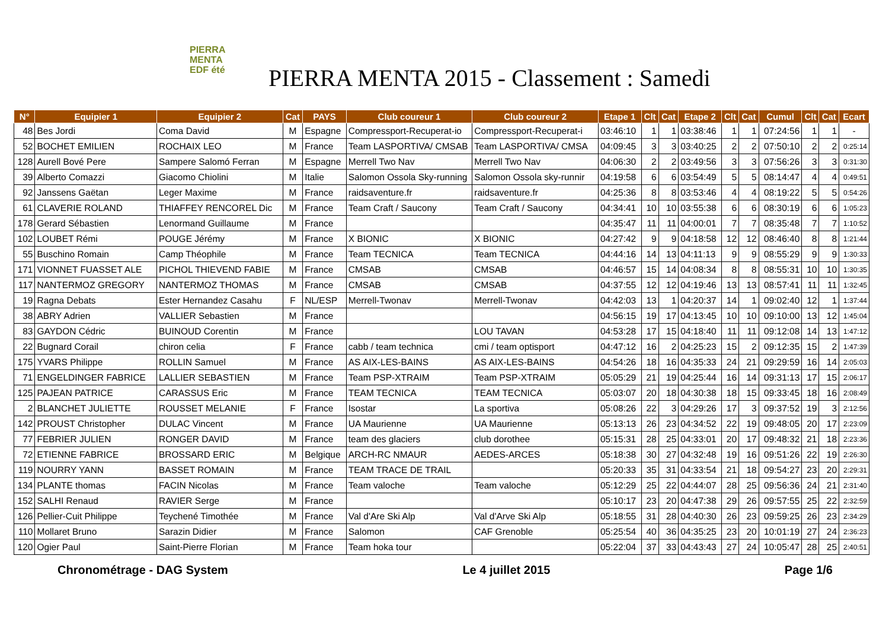PIERRA
MENTA
EDF été
PIERRA MENTA 2015 - Classement : Samedi
| N° | Equipier 1 | Equipier 2 | Cat | PAYS | Club coureur 1 | Club coureur 2 | Etape 1 | Clt | Cat | Etape 2 | Clt | Cat | Cumul | Clt | Cat | Ecart |
| --- | --- | --- | --- | --- | --- | --- | --- | --- | --- | --- | --- | --- | --- | --- | --- | --- |
| 48 | Bes Jordi | Coma David | M | Espagne | Compressport-Recuperat-io | Compressport-Recuperat-i | 03:46:10 | 1 | 1 | 03:38:46 | 1 | 1 | 07:24:56 | 1 | 1 | - |
| 52 | BOCHET EMILIEN | ROCHAIX LEO | M | France | Team LASPORTIVA/ CMSAB | Team LASPORTIVA/ CMSA | 04:09:45 | 3 | 3 | 03:40:25 | 2 | 2 | 07:50:10 | 2 | 2 | 0:25:14 |
| 128 | Aurell Bové Pere | Sampere Salomó Ferran | M | Espagne | Merrell Two Nav | Merrell Two Nav | 04:06:30 | 2 | 2 | 03:49:56 | 3 | 3 | 07:56:26 | 3 | 3 | 0:31:30 |
| 39 | Alberto Comazzi | Giacomo Chiolini | M | Italie | Salomon Ossola Sky-running | Salomon Ossola sky-runnir | 04:19:58 | 6 | 6 | 03:54:49 | 5 | 5 | 08:14:47 | 4 | 4 | 0:49:51 |
| 92 | Janssens Gaëtan | Leger Maxime | M | France | raidsaventure.fr | raidsaventure.fr | 04:25:36 | 8 | 8 | 03:53:46 | 4 | 4 | 08:19:22 | 5 | 5 | 0:54:26 |
| 61 | CLAVERIE ROLAND | THIAFFEY RENCOREL Dic | M | France | Team Craft / Saucony | Team Craft / Saucony | 04:34:41 | 10 | 10 | 03:55:38 | 6 | 6 | 08:30:19 | 6 | 6 | 1:05:23 |
| 178 | Gerard Sébastien | Lenormand Guillaume | M | France | | | 04:35:47 | 11 | 11 | 04:00:01 | 7 | 7 | 08:35:48 | 7 | 7 | 1:10:52 |
| 102 | LOUBET Rémi | POUGE Jérémy | M | France | X BIONIC | X BIONIC | 04:27:42 | 9 | 9 | 04:18:58 | 12 | 12 | 08:46:40 | 8 | 8 | 1:21:44 |
| 55 | Buschino Romain | Camp Théophile | M | France | Team TECNICA | Team TECNICA | 04:44:16 | 14 | 13 | 04:11:13 | 9 | 9 | 08:55:29 | 9 | 9 | 1:30:33 |
| 171 | VIONNET FUASSET ALE | PICHOL THIEVEND FABIE | M | France | CMSAB | CMSAB | 04:46:57 | 15 | 14 | 04:08:34 | 8 | 8 | 08:55:31 | 10 | 10 | 1:30:35 |
| 117 | NANTERMOZ GREGORY | NANTERMOZ THOMAS | M | France | CMSAB | CMSAB | 04:37:55 | 12 | 12 | 04:19:46 | 13 | 13 | 08:57:41 | 11 | 11 | 1:32:45 |
| 19 | Ragna Debats | Ester Hernandez Casahu | F | NL/ESP | Merrell-Twonav | Merrell-Twonav | 04:42:03 | 13 | 1 | 04:20:37 | 14 | 1 | 09:02:40 | 12 | 1 | 1:37:44 |
| 38 | ABRY Adrien | VALLIER Sebastien | M | France | | | 04:56:15 | 19 | 17 | 04:13:45 | 10 | 10 | 09:10:00 | 13 | 12 | 1:45:04 |
| 83 | GAYDON Cédric | BUINOUD Corentin | M | France | | LOU TAVAN | 04:53:28 | 17 | 15 | 04:18:40 | 11 | 11 | 09:12:08 | 14 | 13 | 1:47:12 |
| 22 | Bugnard Corail | chiron celia | F | France | cabb / team technica | cmi / team optisport | 04:47:12 | 16 | 2 | 04:25:23 | 15 | 2 | 09:12:35 | 15 | 2 | 1:47:39 |
| 175 | YVARS Philippe | ROLLIN Samuel | M | France | AS AIX-LES-BAINS | AS AIX-LES-BAINS | 04:54:26 | 18 | 16 | 04:35:33 | 24 | 21 | 09:29:59 | 16 | 14 | 2:05:03 |
| 71 | ENGELDINGER FABRICE | LALLIER SEBASTIEN | M | France | Team PSP-XTRAIM | Team PSP-XTRAIM | 05:05:29 | 21 | 19 | 04:25:44 | 16 | 14 | 09:31:13 | 17 | 15 | 2:06:17 |
| 125 | PAJEAN PATRICE | CARASSUS Eric | M | France | TEAM TECNICA | TEAM TECNICA | 05:03:07 | 20 | 18 | 04:30:38 | 18 | 15 | 09:33:45 | 18 | 16 | 2:08:49 |
| 2 | BLANCHET JULIETTE | ROUSSET MELANIE | F | France | Isostar | La sportiva | 05:08:26 | 22 | 3 | 04:29:26 | 17 | 3 | 09:37:52 | 19 | 3 | 2:12:56 |
| 142 | PROUST Christopher | DULAC Vincent | M | France | UA Maurienne | UA Maurienne | 05:13:13 | 26 | 23 | 04:34:52 | 22 | 19 | 09:48:05 | 20 | 17 | 2:23:09 |
| 77 | FEBRIER JULIEN | RONGER DAVID | M | France | team des glaciers | club dorothee | 05:15:31 | 28 | 25 | 04:33:01 | 20 | 17 | 09:48:32 | 21 | 18 | 2:23:36 |
| 72 | ETIENNE FABRICE | BROSSARD ERIC | M | Belgique | ARCH-RC NMAUR | AEDES-ARCES | 05:18:38 | 30 | 27 | 04:32:48 | 19 | 16 | 09:51:26 | 22 | 19 | 2:26:30 |
| 119 | NOURRY YANN | BASSET ROMAIN | M | France | TEAM TRACE DE TRAIL | | 05:20:33 | 35 | 31 | 04:33:54 | 21 | 18 | 09:54:27 | 23 | 20 | 2:29:31 |
| 134 | PLANTE thomas | FACIN Nicolas | M | France | Team valoche | Team valoche | 05:12:29 | 25 | 22 | 04:44:07 | 28 | 25 | 09:56:36 | 24 | 21 | 2:31:40 |
| 152 | SALHI Renaud | RAVIER Serge | M | France | | | 05:10:17 | 23 | 20 | 04:47:38 | 29 | 26 | 09:57:55 | 25 | 22 | 2:32:59 |
| 126 | Pellier-Cuit Philippe | Teychené Timothée | M | France | Val d'Are Ski Alp | Val d'Arve Ski Alp | 05:18:55 | 31 | 28 | 04:40:30 | 26 | 23 | 09:59:25 | 26 | 23 | 2:34:29 |
| 110 | Mollaret Bruno | Sarazin Didier | M | France | Salomon | CAF Grenoble | 05:25:54 | 40 | 36 | 04:35:25 | 23 | 20 | 10:01:19 | 27 | 24 | 2:36:23 |
| 120 | Ogier Paul | Saint-Pierre Florian | M | France | Team hoka tour | | 05:22:04 | 37 | 33 | 04:43:43 | 27 | 24 | 10:05:47 | 28 | 25 | 2:40:51 |
Chronométrage - DAG System Le 4 juillet 2015 Page 1/6